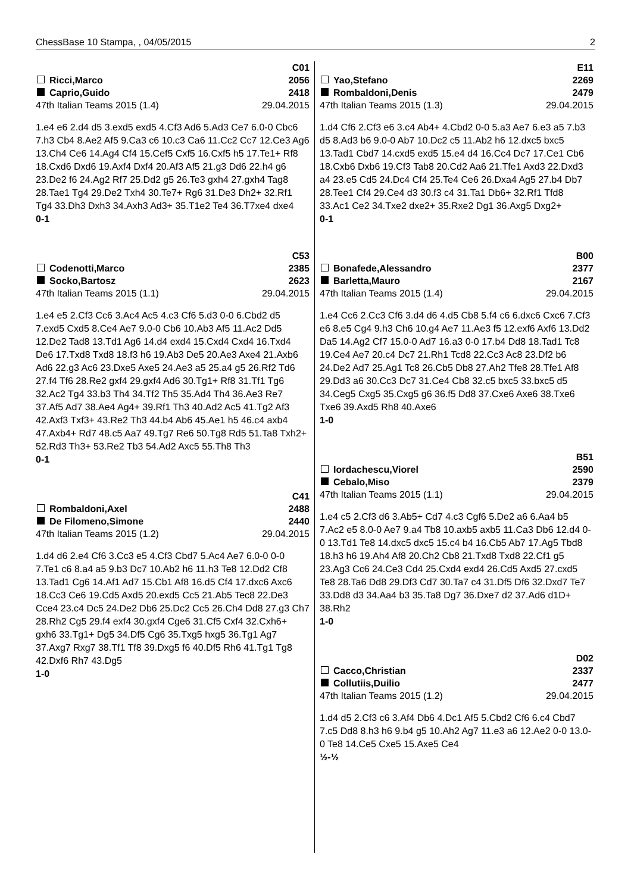ChessBase 10 Stampa, , 04/05/2015 2
C01
Ricci,Marco 2056
Caprio,Guido 2418
47th Italian Teams 2015 (1.4) 29.04.2015
1.e4 e6 2.d4 d5 3.exd5 exd5 4.Cf3 Ad6 5.Ad3 Ce7 6.0-0 Cbc6 7.h3 Cb4 8.Ae2 Af5 9.Ca3 c6 10.c3 Ca6 11.Cc2 Cc7 12.Ce3 Ag6 13.Ch4 Ce6 14.Ag4 Cf4 15.Cef5 Cxf5 16.Cxf5 h5 17.Te1+ Rf8 18.Cxd6 Dxd6 19.Axf4 Dxf4 20.Af3 Af5 21.g3 Dd6 22.h4 g6 23.De2 f6 24.Ag2 Rf7 25.Dd2 g5 26.Te3 gxh4 27.gxh4 Tag8 28.Tae1 Tg4 29.De2 Txh4 30.Te7+ Rg6 31.De3 Dh2+ 32.Rf1 Tg4 33.Dh3 Dxh3 34.Axh3 Ad3+ 35.T1e2 Te4 36.T7xe4 dxe4
0-1
C53
Codenotti,Marco 2385
Socko,Bartosz 2623
47th Italian Teams 2015 (1.1) 29.04.2015
1.e4 e5 2.Cf3 Cc6 3.Ac4 Ac5 4.c3 Cf6 5.d3 0-0 6.Cbd2 d5 7.exd5 Cxd5 8.Ce4 Ae7 9.0-0 Cb6 10.Ab3 Af5 11.Ac2 Dd5 12.De2 Tad8 13.Td1 Ag6 14.d4 exd4 15.Cxd4 Cxd4 16.Txd4 De6 17.Txd8 Txd8 18.f3 h6 19.Ab3 De5 20.Ae3 Axe4 21.Axb6 Ad6 22.g3 Ac6 23.Dxe5 Axe5 24.Ae3 a5 25.a4 g5 26.Rf2 Td6 27.f4 Tf6 28.Re2 gxf4 29.gxf4 Ad6 30.Tg1+ Rf8 31.Tf1 Tg6 32.Ac2 Tg4 33.b3 Th4 34.Tf2 Th5 35.Ad4 Th4 36.Ae3 Re7 37.Af5 Ad7 38.Ae4 Ag4+ 39.Rf1 Th3 40.Ad2 Ac5 41.Tg2 Af3 42.Axf3 Txf3+ 43.Re2 Th3 44.b4 Ab6 45.Ae1 h5 46.c4 axb4 47.Axb4+ Rd7 48.c5 Aa7 49.Tg7 Re6 50.Tg8 Rd5 51.Ta8 Txh2+ 52.Rd3 Th3+ 53.Re2 Tb3 54.Ad2 Axc5 55.Th8 Th3
0-1
C41
Rombaldoni,Axel 2488
De Filomeno,Simone 2440
47th Italian Teams 2015 (1.2) 29.04.2015
1.d4 d6 2.e4 Cf6 3.Cc3 e5 4.Cf3 Cbd7 5.Ac4 Ae7 6.0-0 0-0 7.Te1 c6 8.a4 a5 9.b3 Dc7 10.Ab2 h6 11.h3 Te8 12.Dd2 Cf8 13.Tad1 Cg6 14.Af1 Ad7 15.Cb1 Af8 16.d5 Cf4 17.dxc6 Axc6 18.Cc3 Ce6 19.Cd5 Axd5 20.exd5 Cc5 21.Ab5 Tec8 22.De3 Cce4 23.c4 Dc5 24.De2 Db6 25.Dc2 Cc5 26.Ch4 Dd8 27.g3 Ch7 28.Rh2 Cg5 29.f4 exf4 30.gxf4 Cge6 31.Cf5 Cxf4 32.Cxh6+ gxh6 33.Tg1+ Dg5 34.Df5 Cg6 35.Txg5 hxg5 36.Tg1 Ag7 37.Axg7 Rxg7 38.Tf1 Tf8 39.Dxg5 f6 40.Df5 Rh6 41.Tg1 Tg8 42.Dxf6 Rh7 43.Dg5
1-0
E11
Yao,Stefano 2269
Rombaldoni,Denis 2479
47th Italian Teams 2015 (1.3) 29.04.2015
1.d4 Cf6 2.Cf3 e6 3.c4 Ab4+ 4.Cbd2 0-0 5.a3 Ae7 6.e3 a5 7.b3 d5 8.Ad3 b6 9.0-0 Ab7 10.Dc2 c5 11.Ab2 h6 12.dxc5 bxc5 13.Tad1 Cbd7 14.cxd5 exd5 15.e4 d4 16.Cc4 Dc7 17.Ce1 Cb6 18.Cxb6 Dxb6 19.Cf3 Tab8 20.Cd2 Aa6 21.Tfe1 Axd3 22.Dxd3 a4 23.e5 Cd5 24.Dc4 Cf4 25.Te4 Ce6 26.Dxa4 Ag5 27.b4 Db7 28.Tee1 Cf4 29.Ce4 d3 30.f3 c4 31.Ta1 Db6+ 32.Rf1 Tfd8 33.Ac1 Ce2 34.Txe2 dxe2+ 35.Rxe2 Dg1 36.Axg5 Dxg2+
0-1
B00
Bonafede,Alessandro 2377
Barletta,Mauro 2167
47th Italian Teams 2015 (1.4) 29.04.2015
1.e4 Cc6 2.Cc3 Cf6 3.d4 d6 4.d5 Cb8 5.f4 c6 6.dxc6 Cxc6 7.Cf3 e6 8.e5 Cg4 9.h3 Ch6 10.g4 Ae7 11.Ae3 f5 12.exf6 Axf6 13.Dd2 Da5 14.Ag2 Cf7 15.0-0 Ad7 16.a3 0-0 17.b4 Dd8 18.Tad1 Tc8 19.Ce4 Ae7 20.c4 Dc7 21.Rh1 Tcd8 22.Cc3 Ac8 23.Df2 b6 24.De2 Ad7 25.Ag1 Tc8 26.Cb5 Db8 27.Ah2 Tfe8 28.Tfe1 Af8 29.Dd3 a6 30.Cc3 Dc7 31.Ce4 Cb8 32.c5 bxc5 33.bxc5 d5 34.Ceg5 Cxg5 35.Cxg5 g6 36.f5 Dd8 37.Cxe6 Axe6 38.Txe6 Txe6 39.Axd5 Rh8 40.Axe6
1-0
B51
Iordachescu,Viorel 2590
Cebalo,Miso 2379
47th Italian Teams 2015 (1.1) 29.04.2015
1.e4 c5 2.Cf3 d6 3.Ab5+ Cd7 4.c3 Cgf6 5.De2 a6 6.Aa4 b5 7.Ac2 e5 8.0-0 Ae7 9.a4 Tb8 10.axb5 axb5 11.Ca3 Db6 12.d4 0-0 13.Td1 Te8 14.dxc5 dxc5 15.c4 b4 16.Cb5 Ab7 17.Ag5 Tbd8 18.h3 h6 19.Ah4 Af8 20.Ch2 Cb8 21.Txd8 Txd8 22.Cf1 g5 23.Ag3 Cc6 24.Ce3 Cd4 25.Cxd4 exd4 26.Cd5 Axd5 27.cxd5 Te8 28.Ta6 Dd8 29.Df3 Cd7 30.Ta7 c4 31.Df5 Df6 32.Dxd7 Te7 33.Dd8 d3 34.Aa4 b3 35.Ta8 Dg7 36.Dxe7 d2 37.Ad6 d1D+ 38.Rh2
1-0
D02
Cacco,Christian 2337
Collutiis,Duilio 2477
47th Italian Teams 2015 (1.2) 29.04.2015
1.d4 d5 2.Cf3 c6 3.Af4 Db6 4.Dc1 Af5 5.Cbd2 Cf6 6.c4 Cbd7 7.c5 Dd8 8.h3 h6 9.b4 g5 10.Ah2 Ag7 11.e3 a6 12.Ae2 0-0 13.0-0 Te8 14.Ce5 Cxe5 15.Axe5 Ce4
½-½